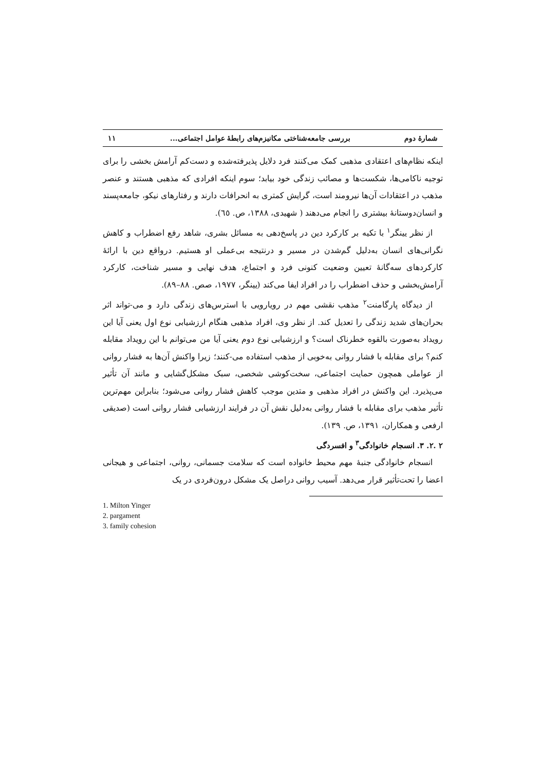شمارهٔ دوم بررسی جامعه‌شناختی مکانیزم‌های رابطهٔ عوامل اجتماعی... ۱۱
اینکه نظام‌های اعتقادی مذهبی کمک می‌کنند فرد دلایل پذیرفته‌شده و دست‌کم آرامش بخشی را برای توجیه ناکامی‌ها، شکست‌ها و مصائب زندگی خود بیابد؛ سوم اینکه افرادی که مذهبی هستند و عنصر مذهب در اعتقادات آن‌ها نیرومند است، گرایش کمتری به انحرافات دارند و رفتارهای نیکو، جامعه‌پسند و انسان‌دوستانهٔ بیشتری را انجام می‌دهند ( شهیدی، ۱۳۸۸، ص. ٦٥).
از نظر یینگر<sup>۱</sup> با تکیه بر کارکرد دین در پاسخ‌دهی به مسائل بشری، شاهد رفع اضطراب و کاهش نگرانی‌های انسان به‌دلیل گم‌شدن در مسیر و درنتیجه بی‌عملی او هستیم. درواقع دین با ارائهٔ کارکردهای سه‌گانهٔ تعیین وضعیت کنونی فرد و اجتماع، هدف نهایی و مسیر شناخت، کارکرد آرامش‌بخشی و حذف اضطراب را در افراد ایفا می‌کند (یینگر، ۱۹۷۷، صص. ۸۸–۸۹).
از دیدگاه پارگامنت<sup>۲</sup> مذهب نقشی مهم در رویارویی با استرس‌های زندگی دارد و می-تواند اثر بحران‌های شدید زندگی را تعدیل کند. از نظر وی، افراد مذهبی هنگام ارزشیابی نوع اول یعنی آیا این رویداد به‌صورت بالقوه خطرناک است؟ و ارزشیابی نوع دوم یعنی آیا من می‌توانم با این رویداد مقابله کنم؟ برای مقابله با فشار روانی به‌خوبی از مذهب استفاده می-کنند؛ زیرا واکنش آن‌ها به فشار روانی از عواملی همچون حمایت اجتماعی، سخت‌کوشی شخصی، سبک مشکل‌گشایی و مانند آن تأثیر می‌پذیرد. این واکنش در افراد مذهبی و متدین موجب کاهش فشار روانی می‌شود؛ بنابراین مهم‌ترین تأثیر مذهب برای مقابله با فشار روانی به‌دلیل نقش آن در فرایند ارزشیابی فشار روانی است (صدیقی ارفعی و همکاران، ۱۳۹۱، ص. ۱۳۹).
۲ .۲. ۳. انسجام خانوادگی<sup>۳</sup> و افسردگی
انسجام خانوادگی جنبهٔ مهم محیط خانواده است که سلامت جسمانی، روانی، اجتماعی و هیجانی اعضا را تحت‌تأثیر قرار می‌دهد. آسیب روانی دراصل یک مشکل درون‌فردی در یک
1. Milton Yinger
2. pargament
3. family cohesion